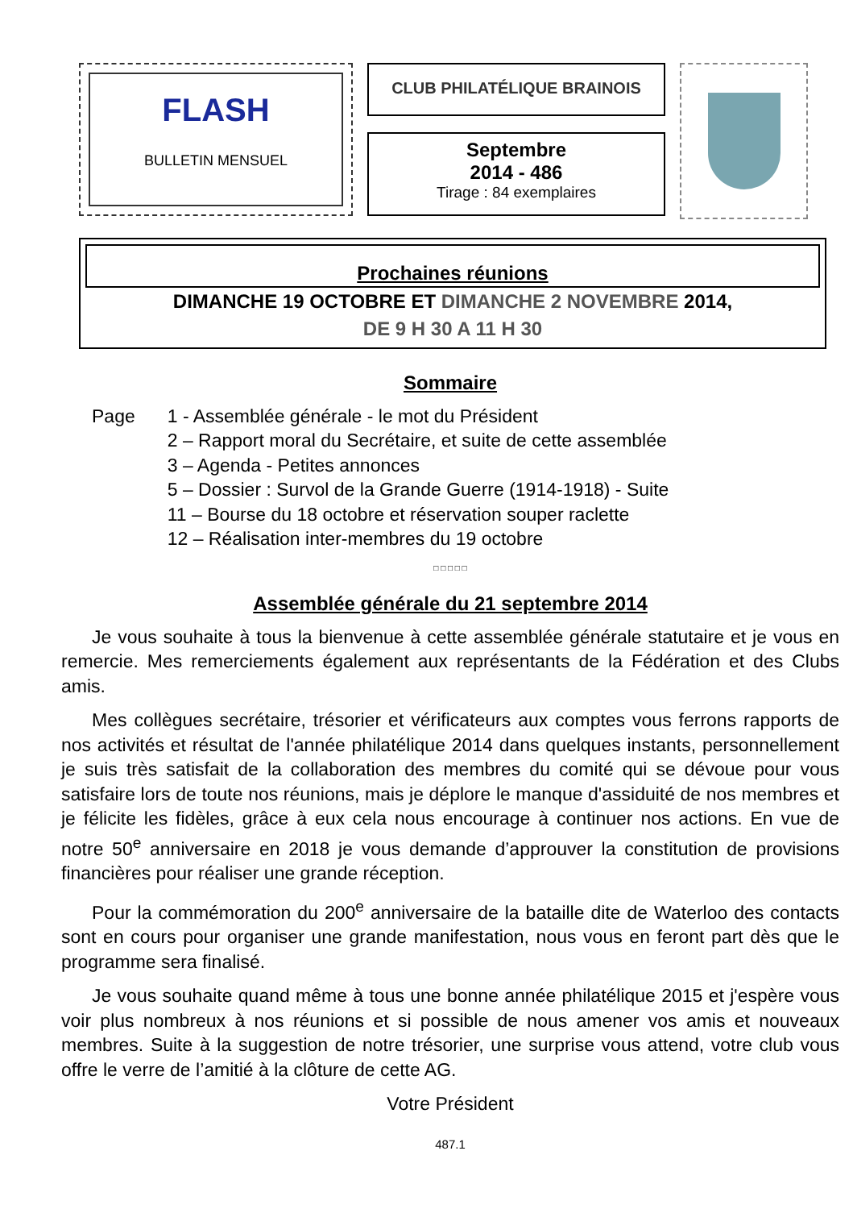FLASH
BULLETIN MENSUEL
CLUB PHILATÉLIQUE BRAINOIS
Septembre
2014 - 486
Tirage : 84 exemplaires
Prochaines réunions
DIMANCHE 19 OCTOBRE ET DIMANCHE 2 NOVEMBRE 2014,
DE 9 H 30 A 11 H 30
Sommaire
Page 1 - Assemblée générale - le mot du Président
2 – Rapport moral du Secrétaire, et suite de cette assemblée
3 – Agenda - Petites annonces
5 – Dossier : Survol de la Grande Guerre (1914-1918) - Suite
11 – Bourse du 18 octobre et réservation souper raclette
12 – Réalisation inter-membres du 19 octobre
□ □ □ □ □
Assemblée générale du 21 septembre 2014
Je vous souhaite à tous la bienvenue à cette assemblée générale statutaire et je vous en remercie. Mes remerciements également aux représentants de la Fédération et des Clubs amis.
Mes collègues secrétaire, trésorier et vérificateurs aux comptes vous ferrons rapports de nos activités et résultat de l'année philatélique 2014 dans quelques instants, personnellement je suis très satisfait de la collaboration des membres du comité qui se dévoue pour vous satisfaire lors de toute nos réunions, mais je déplore le manque d'assiduité de nos membres et je félicite les fidèles, grâce à eux cela nous encourage à continuer nos actions. En vue de notre 50<sup>e</sup> anniversaire en 2018 je vous demande d’approuver la constitution de provisions financières pour réaliser une grande réception.
Pour la commémoration du 200<sup>e</sup> anniversaire de la bataille dite de Waterloo des contacts sont en cours pour organiser une grande manifestation, nous vous en feront part dès que le programme sera finalisé.
Je vous souhaite quand même à tous une bonne année philatélique 2015 et j'espère vous voir plus nombreux à nos réunions et si possible de nous amener vos amis et nouveaux membres. Suite à la suggestion de notre trésorier, une surprise vous attend, votre club vous offre le verre de l’amitié à la clôture de cette AG.
Votre Président
487.1